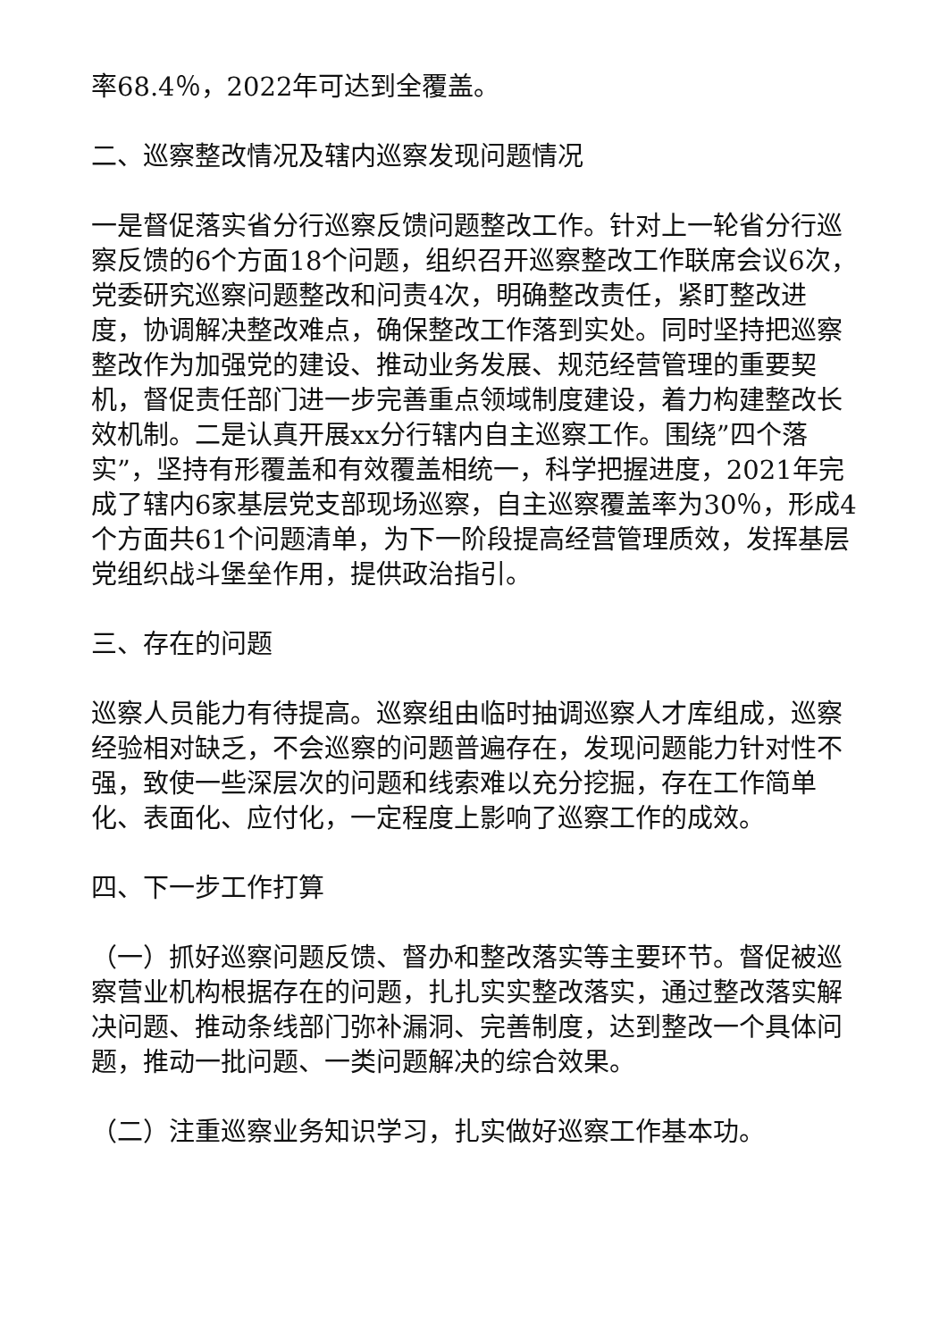率68.4％，2022年可达到全覆盖。
二、巡察整改情况及辖内巡察发现问题情况
一是督促落实省分行巡察反馈问题整改工作。针对上一轮省分行巡察反馈的6个方面18个问题，组织召开巡察整改工作联席会议6次，党委研究巡察问题整改和问责4次，明确整改责任，紧盯整改进度，协调解决整改难点，确保整改工作落到实处。同时坚持把巡察整改作为加强党的建设、推动业务发展、规范经营管理的重要契机，督促责任部门进一步完善重点领域制度建设，着力构建整改长效机制。二是认真开展xx分行辖内自主巡察工作。围绕”四个落实”，坚持有形覆盖和有效覆盖相统一，科学把握进度，2021年完成了辖内6家基层党支部现场巡察，自主巡察覆盖率为30％，形成4个方面共61个问题清单，为下一阶段提高经营管理质效，发挥基层党组织战斗堡垒作用，提供政治指引。
三、存在的问题
巡察人员能力有待提高。巡察组由临时抽调巡察人才库组成，巡察经验相对缺乏，不会巡察的问题普遍存在，发现问题能力针对性不强，致使一些深层次的问题和线索难以充分挖掘，存在工作简单化、表面化、应付化，一定程度上影响了巡察工作的成效。
四、下一步工作打算
（一）抓好巡察问题反馈、督办和整改落实等主要环节。督促被巡察营业机构根据存在的问题，扎扎实实整改落实，通过整改落实解决问题、推动条线部门弥补漏洞、完善制度，达到整改一个具体问题，推动一批问题、一类问题解决的综合效果。
（二）注重巡察业务知识学习，扎实做好巡察工作基本功。